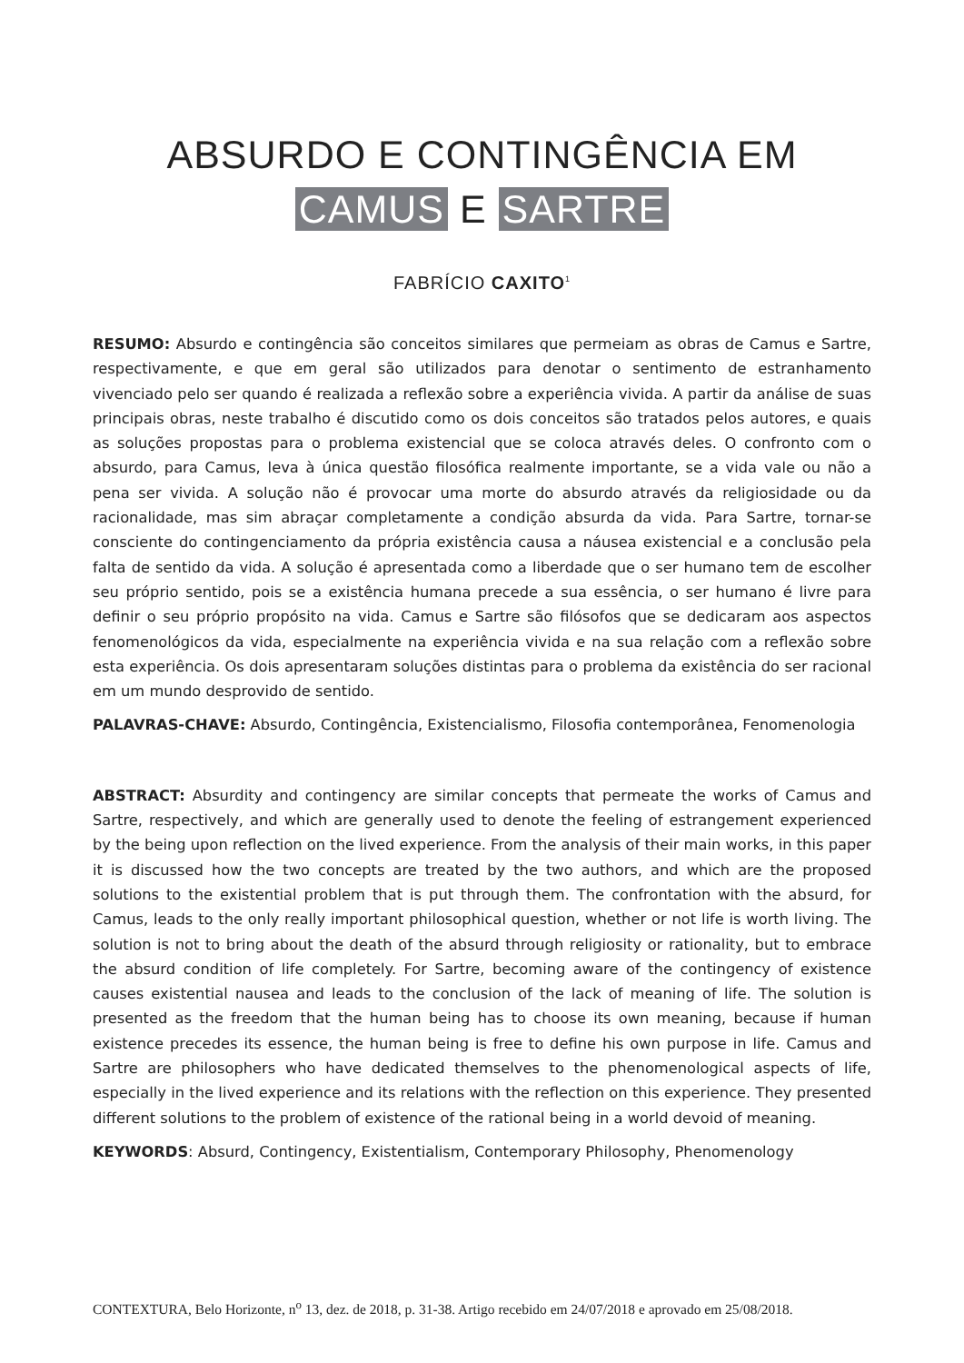ABSURDO E CONTINGÊNCIA EM
CAMUS E SARTRE
FABRÍCIO CAXITO<sup>1</sup>
RESUMO: Absurdo e contingência são conceitos similares que permeiam as obras de Camus e Sartre, respectivamente, e que em geral são utilizados para denotar o sentimento de estranhamento vivenciado pelo ser quando é realizada a reflexão sobre a experiência vivida. A partir da análise de suas principais obras, neste trabalho é discutido como os dois conceitos são tratados pelos autores, e quais as soluções propostas para o problema existencial que se coloca através deles. O confronto com o absurdo, para Camus, leva à única questão filosófica realmente importante, se a vida vale ou não a pena ser vivida. A solução não é provocar uma morte do absurdo através da religiosidade ou da racionalidade, mas sim abraçar completamente a condição absurda da vida. Para Sartre, tornar-se consciente do contingenciamento da própria existência causa a náusea existencial e a conclusão pela falta de sentido da vida. A solução é apresentada como a liberdade que o ser humano tem de escolher seu próprio sentido, pois se a existência humana precede a sua essência, o ser humano é livre para definir o seu próprio propósito na vida. Camus e Sartre são filósofos que se dedicaram aos aspectos fenomenológicos da vida, especialmente na experiência vivida e na sua relação com a reflexão sobre esta experiência. Os dois apresentaram soluções distintas para o problema da existência do ser racional em um mundo desprovido de sentido.
PALAVRAS-CHAVE: Absurdo, Contingência, Existencialismo, Filosofia contemporânea, Fenomenologia
ABSTRACT: Absurdity and contingency are similar concepts that permeate the works of Camus and Sartre, respectively, and which are generally used to denote the feeling of estrangement experienced by the being upon reflection on the lived experience. From the analysis of their main works, in this paper it is discussed how the two concepts are treated by the two authors, and which are the proposed solutions to the existential problem that is put through them. The confrontation with the absurd, for Camus, leads to the only really important philosophical question, whether or not life is worth living. The solution is not to bring about the death of the absurd through religiosity or rationality, but to embrace the absurd condition of life completely. For Sartre, becoming aware of the contingency of existence causes existential nausea and leads to the conclusion of the lack of meaning of life. The solution is presented as the freedom that the human being has to choose its own meaning, because if human existence precedes its essence, the human being is free to define his own purpose in life. Camus and Sartre are philosophers who have dedicated themselves to the phenomenological aspects of life, especially in the lived experience and its relations with the reflection on this experience. They presented different solutions to the problem of existence of the rational being in a world devoid of meaning.
KEYWORDS: Absurd, Contingency, Existentialism, Contemporary Philosophy, Phenomenology
CONTEXTURA, Belo Horizonte, n<sup>o</sup> 13, dez. de 2018, p. 31-38. Artigo recebido em 24/07/2018 e aprovado em 25/08/2018.